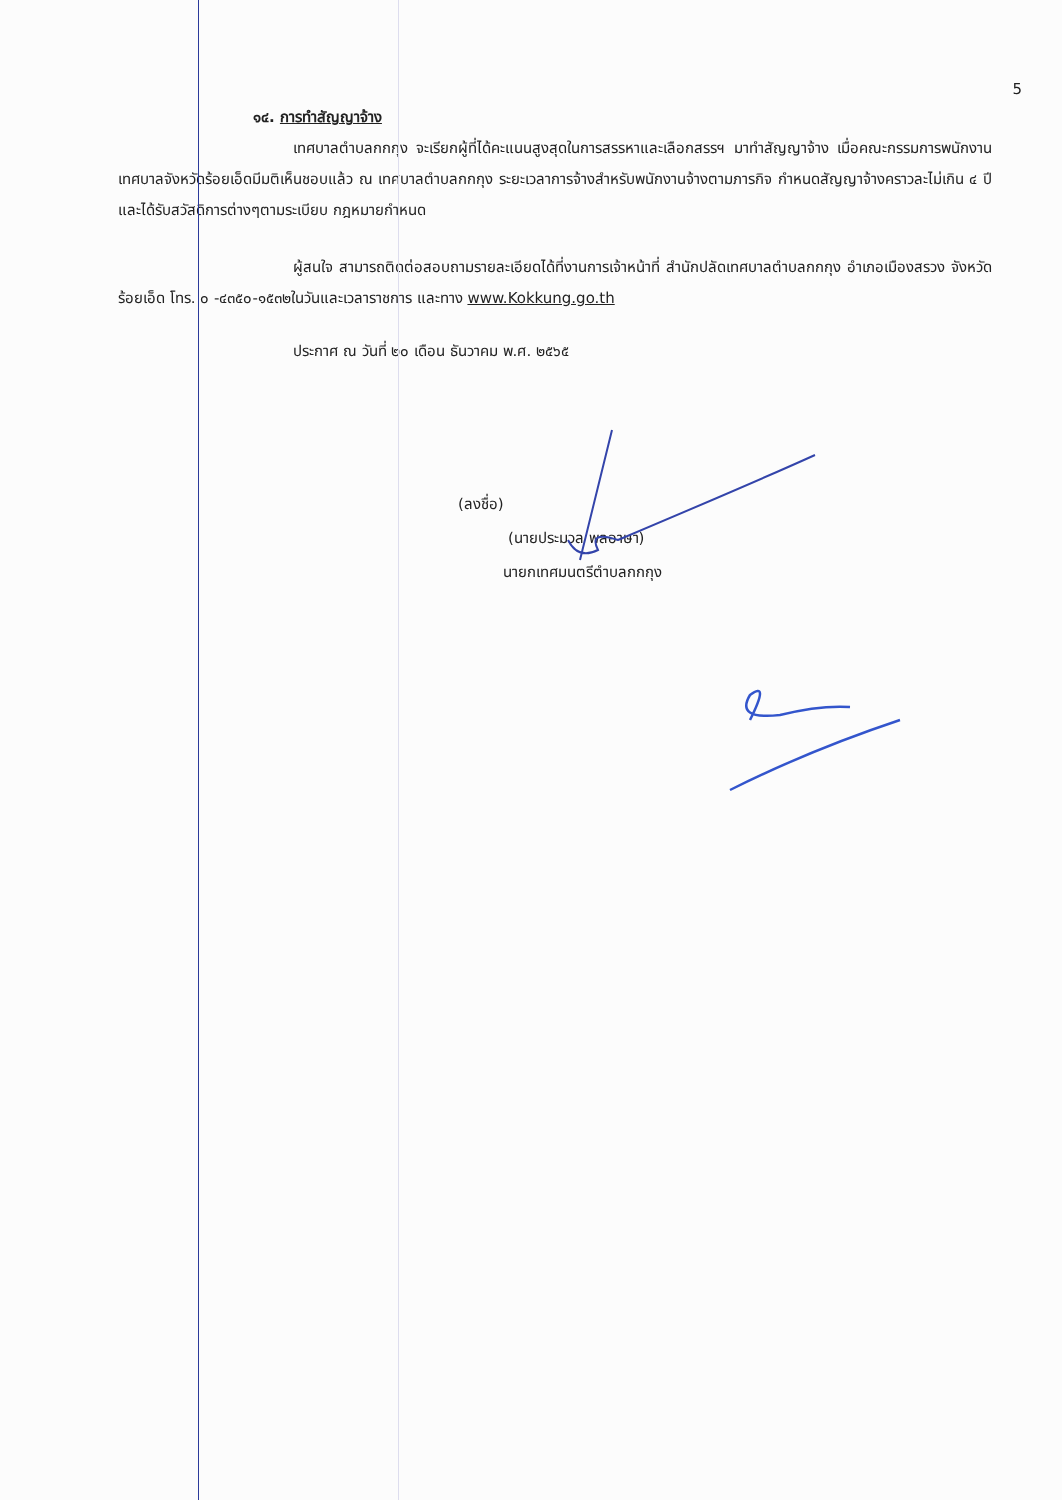5
๑๔. การทำสัญญาจ้าง
เทศบาลตำบลกกกุง จะเรียกผู้ที่ได้คะแนนสูงสุดในการสรรหาและเลือกสรรฯ มาทำสัญญาจ้าง เมื่อคณะกรรมการพนักงานเทศบาลจังหวัดร้อยเอ็ดมีมติเห็นชอบแล้ว ณ เทศบาลตำบลกกกุง ระยะเวลาการจ้างสำหรับพนักงานจ้างตามภารกิจ กำหนดสัญญาจ้างคราวละไม่เกิน ๔ ปี และได้รับสวัสดิการต่างๆตามระเบียบ กฎหมายกำหนด
ผู้สนใจ สามารถติดต่อสอบถามรายละเอียดได้ที่งานการเจ้าหน้าที่ สำนักปลัดเทศบาลตำบลกกกุง อำเภอเมืองสรวง จังหวัดร้อยเอ็ด โทร. ๐ -๔๓๕๐-๑๕๓๒ในวันและเวลาราชการ และทาง www.Kokkung.go.th
ประกาศ ณ วันที่ ๒๐ เดือน ธันวาคม พ.ศ. ๒๕๖๕
(ลงชื่อ)
(นายประมวล พลอาษา)
นายกเทศมนตรีตำบลกกกุง